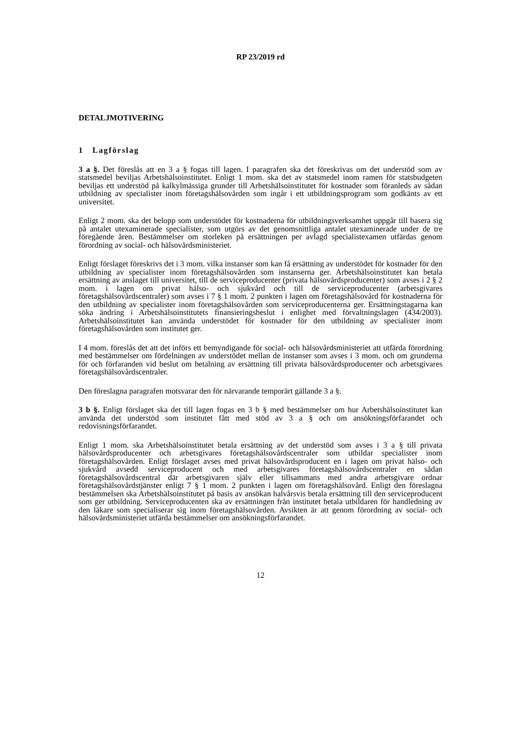RP 23/2019 rd
DETALJMOTIVERING
1 Lagförslag
3 a §. Det föreslås att en 3 a § fogas till lagen. I paragrafen ska det föreskrivas om det understöd som av statsmedel beviljas Arbetshälsoinstitutet. Enligt 1 mom. ska det av statsmedel inom ramen för statsbudgeten beviljas ett understöd på kalkylmässiga grunder till Arbetshälsoinstitutet för kostnader som föranleds av sådan utbildning av specialister inom företagshälsovården som ingår i ett utbildningsprogram som godkänts av ett universitet.
Enligt 2 mom. ska det belopp som understödet för kostnaderna för utbildningsverksamhet uppgår till basera sig på antalet utexaminerade specialister, som utgörs av det genomsnittliga antalet utexaminerade under de tre föregående åren. Bestämmelser om storleken på ersättningen per avlagd specialistexamen utfärdas genom förordning av social- och hälsovårdsministeriet.
Enligt förslaget föreskrivs det i 3 mom. vilka instanser som kan få ersättning av understödet för kostnader för den utbildning av specialister inom företagshälsovården som instanserna ger. Arbetshälsoinstitutet kan betala ersättning av anslaget till universitet, till de serviceproducenter (privata hälsovårdsproducenter) som avses i 2 § 2 mom. i lagen om privat hälso- och sjukvård och till de serviceproducenter (arbetsgivares företagshälsovårdscentraler) som avses i 7 § 1 mom. 2 punkten i lagen om företagshälsovård för kostnaderna för den utbildning av specialister inom företagshälsovården som serviceproducenterna ger. Ersättningstagarna kan söka ändring i Arbetshälsoinstitutets finansieringsbeslut i enlighet med förvaltningslagen (434/2003). Arbetshälsoinstitutet kan använda understödet för kostnader för den utbildning av specialister inom företagshälsovården som institutet ger.
I 4 mom. föreslås det att det införs ett bemyndigande för social- och hälsovårdsministeriet att utfärda förordning med bestämmelser om fördelningen av understödet mellan de instanser som avses i 3 mom. och om grunderna för och förfaranden vid beslut om betalning av ersättning till privata hälsovårdsproducenter och arbetsgivares företagshälsovårdscentraler.
Den föreslagna paragrafen motsvarar den för närvarande temporärt gällande 3 a §.
3 b §. Enligt förslaget ska det till lagen fogas en 3 b § med bestämmelser om hur Arbetshälsoinstitutet kan använda det understöd som institutet fått med stöd av 3 a § och om ansökningsförfarandet och redovisningsförfarandet.
Enligt 1 mom. ska Arbetshälsoinstitutet betala ersättning av det understöd som avses i 3 a § till privata hälsovårdsproducenter och arbetsgivares företagshälsovårdscentraler som utbildar specialister inom företagshälsovården. Enligt förslaget avses med privat hälsovårdsproducent en i lagen om privat hälso- och sjukvård avsedd serviceproducent och med arbetsgivares företagshälsovårdscentraler en sådan företagshälsovårdscentral där arbetsgivaren själv eller tillsammans med andra arbetsgivare ordnar företagshälsovårdstjänster enligt 7 § 1 mom. 2 punkten i lagen om företagshälsovård. Enligt den föreslagna bestämmelsen ska Arbetshälsoinstitutet på basis av ansökan halvårsvis betala ersättning till den serviceproducent som ger utbildning. Serviceproducenten ska av ersättningen från institutet betala utbildaren för handledning av den läkare som specialiserar sig inom företagshälsovården. Avsikten är att genom förordning av social- och hälsovårdsministeriet utfärda bestämmelser om ansökningsförfarandet.
12